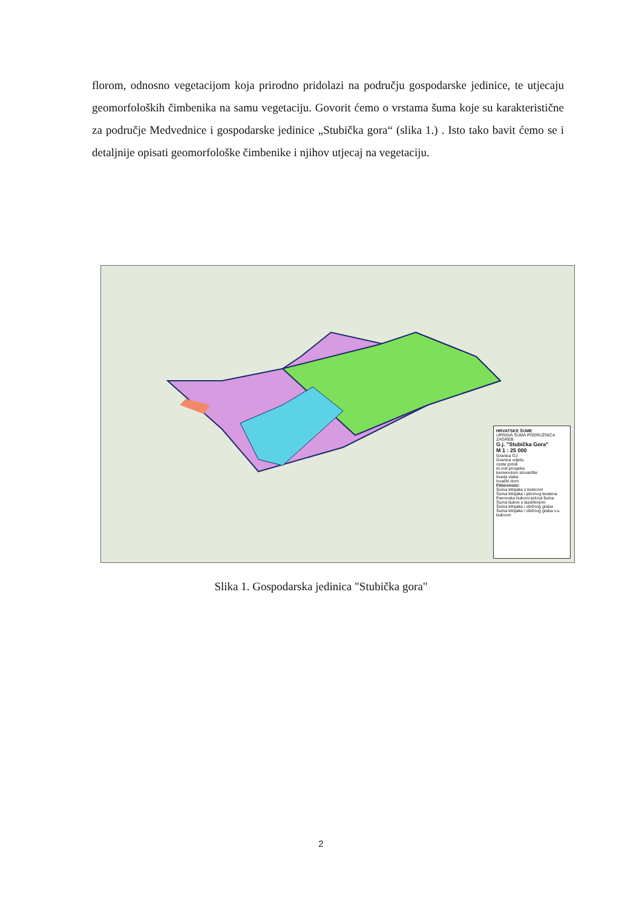florom, odnosno vegetacijom koja prirodno pridolazi na području gospodarske jedinice, te utjecaju geomorfoloških čimbenika na samu vegetaciju. Govorit ćemo o vrstama šuma koje su karakteristične za područje Medvednice i gospodarske jedinice „Stubička gora“ (slika 1.) . Isto tako bavit ćemo se i detaljnije opisati geomorfološke čimbenike i njihov utjecaj na vegetaciju.
HRVATSKE ŠUME
UPRAVA ŠUMA PODRUŽNICA ZAGREB
G.j. "Stubička Gora"
M 1 : 25 000
Granica GJ
Granica odjela
cesta potok
el.vod prosjeka
kamenolom stovarište
livada vlaka
lovački dom
Fitocenoze:
Šuma kitnjaka s bekicom
Šuma kitnjaka i pitomog kestena
Panonska bukovo-jelova šuma
Šuma bukve s lazarkinjom
Šuma kitnjaka i običnog graba
Šuma kitnjaka i običnog graba v.s. bukvom
Slika 1. Gospodarska jedinica "Stubička gora"
2